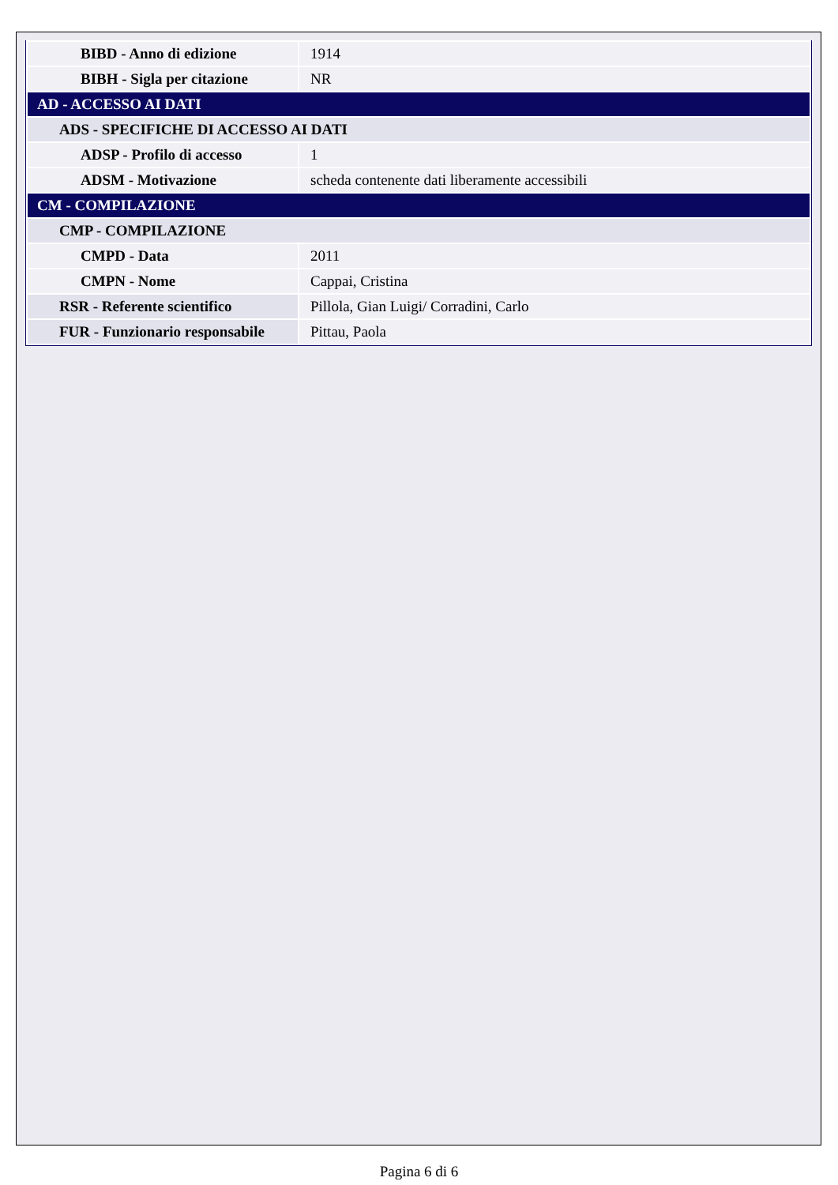| BIBD - Anno di edizione | 1914 |
| BIBH - Sigla per citazione | NR |
| AD - ACCESSO AI DATI | |
| ADS - SPECIFICHE DI ACCESSO AI DATI | |
| ADSP - Profilo di accesso | 1 |
| ADSM - Motivazione | scheda contenente dati liberamente accessibili |
| CM - COMPILAZIONE | |
| CMP - COMPILAZIONE | |
| CMPD - Data | 2011 |
| CMPN - Nome | Cappai, Cristina |
| RSR - Referente scientifico | Pillola, Gian Luigi/ Corradini, Carlo |
| FUR - Funzionario responsabile | Pittau, Paola |
Pagina 6 di 6